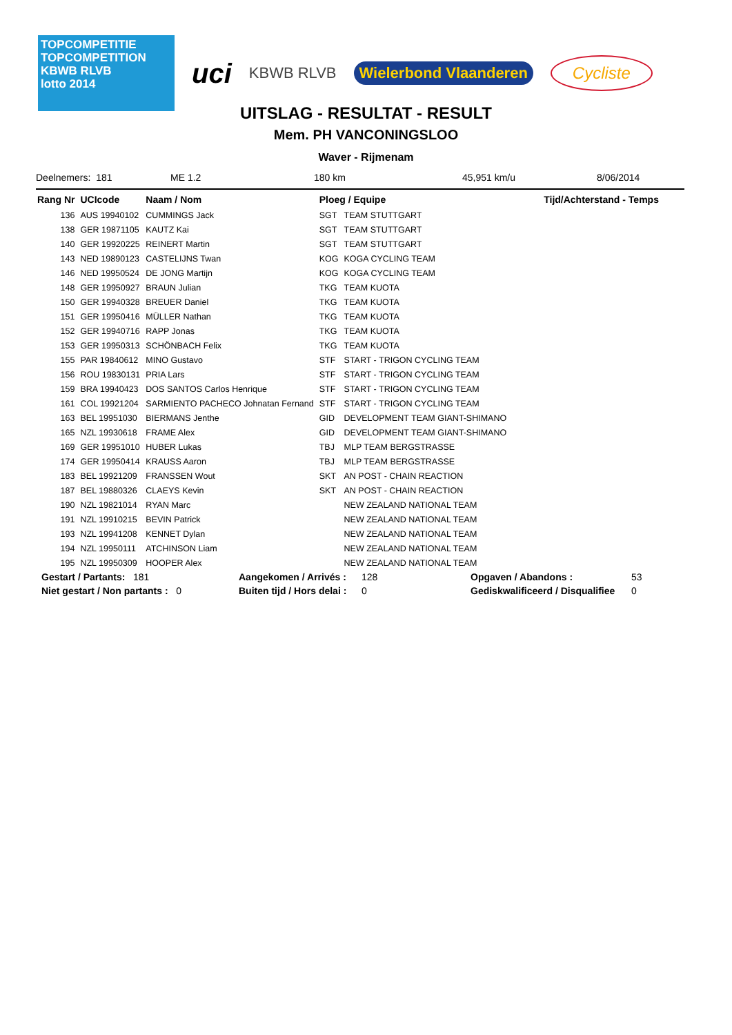TOPCOMPETITIE
TOPCOMPETITION
KBWB RLVB
lotto 2014
uci
KBWB RLVB
Wielerbond Vlaanderen
Cycliste
UITSLAG - RESULTAT - RESULT
Mem. PH VANCONINGSLOO
Waver - Rijmenam
Deelnemers: 181 ME 1.2 180 km 45,951 km/u 8/06/2014
| Rang Nr | UCIcode | Naam / Nom | Ploeg / Equipe | | Tijd/Achterstand - Temps |
| --- | --- | --- | --- | --- | --- |
| 136 | AUS 19940102 | CUMMINGS Jack | SGT | TEAM STUTTGART | |
| 138 | GER 19871105 | KAUTZ Kai | SGT | TEAM STUTTGART | |
| 140 | GER 19920225 | REINERT Martin | SGT | TEAM STUTTGART | |
| 143 | NED 19890123 | CASTELIJNS Twan | KOG | KOGA CYCLING TEAM | |
| 146 | NED 19950524 | DE JONG Martijn | KOG | KOGA CYCLING TEAM | |
| 148 | GER 19950927 | BRAUN Julian | TKG | TEAM KUOTA | |
| 150 | GER 19940328 | BREUER Daniel | TKG | TEAM KUOTA | |
| 151 | GER 19950416 | MÜLLER Nathan | TKG | TEAM KUOTA | |
| 152 | GER 19940716 | RAPP Jonas | TKG | TEAM KUOTA | |
| 153 | GER 19950313 | SCHÖNBACH Felix | TKG | TEAM KUOTA | |
| 155 | PAR 19840612 | MINO Gustavo | STF | START - TRIGON CYCLING TEAM | |
| 156 | ROU 19830131 | PRIA Lars | STF | START - TRIGON CYCLING TEAM | |
| 159 | BRA 19940423 | DOS SANTOS Carlos Henrique | STF | START - TRIGON CYCLING TEAM | |
| 161 | COL 19921204 | SARMIENTO PACHECO Johnatan Fernand | STF | START - TRIGON CYCLING TEAM | |
| 163 | BEL 19951030 | BIERMANS Jenthe | GID | DEVELOPMENT TEAM GIANT-SHIMANO | |
| 165 | NZL 19930618 | FRAME Alex | GID | DEVELOPMENT TEAM GIANT-SHIMANO | |
| 169 | GER 19951010 | HUBER Lukas | TBJ | MLP TEAM BERGSTRASSE | |
| 174 | GER 19950414 | KRAUSS Aaron | TBJ | MLP TEAM BERGSTRASSE | |
| 183 | BEL 19921209 | FRANSSEN Wout | SKT | AN POST - CHAIN REACTION | |
| 187 | BEL 19880326 | CLAEYS Kevin | SKT | AN POST - CHAIN REACTION | |
| 190 | NZL 19821014 | RYAN Marc | | NEW ZEALAND NATIONAL TEAM | |
| 191 | NZL 19910215 | BEVIN Patrick | | NEW ZEALAND NATIONAL TEAM | |
| 193 | NZL 19941208 | KENNET Dylan | | NEW ZEALAND NATIONAL TEAM | |
| 194 | NZL 19950111 | ATCHINSON Liam | | NEW ZEALAND NATIONAL TEAM | |
| 195 | NZL 19950309 | HOOPER Alex | | NEW ZEALAND NATIONAL TEAM | |
| Gestart / Partants: 181 | | Aangekomen / Arrivés : | 128 | Opgaven / Abandons : | 53 |
| Niet gestart / Non partants : 0 | | Buiten tijd / Hors delai : | 0 | Gediskwalificeerd / Disqualifiee | 0 |